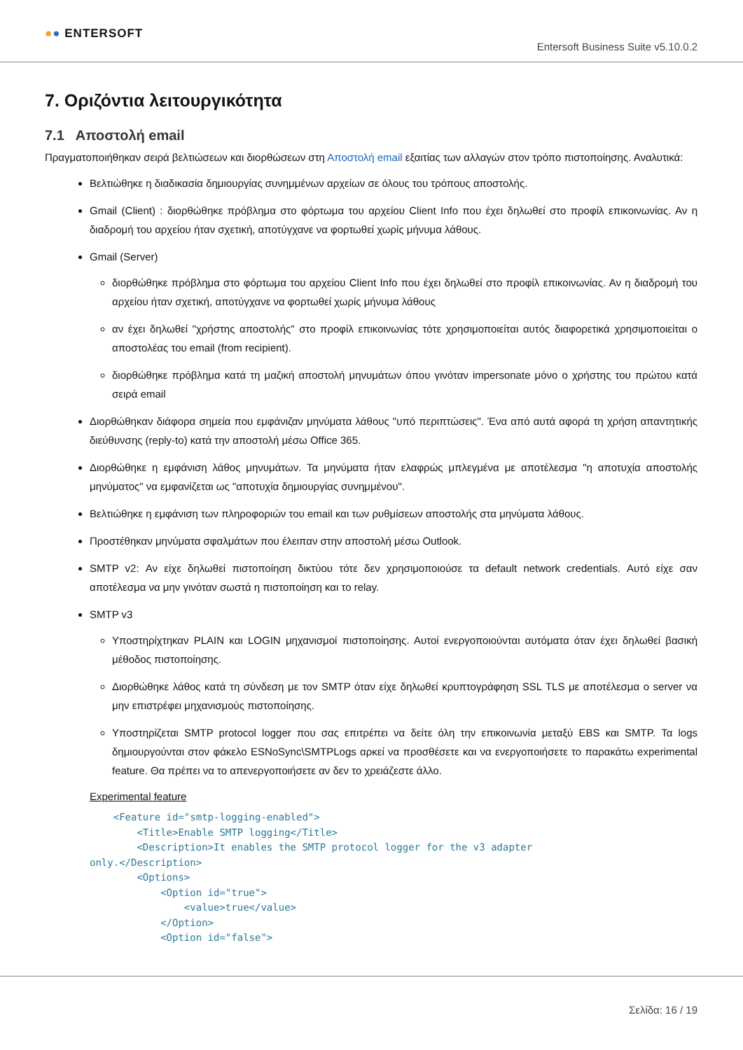●● ENTERSOFT
Entersoft Business Suite v5.10.0.2
7. Οριζόντια λειτουργικότητα
7.1 Αποστολή email
Πραγματοποιήθηκαν σειρά βελτιώσεων και διορθώσεων στη Αποστολή email εξαιτίας των αλλαγών στον τρόπο πιστοποίησης. Αναλυτικά:
Βελτιώθηκε η διαδικασία δημιουργίας συνημμένων αρχείων σε όλους του τρόπους αποστολής.
Gmail (Client) : διορθώθηκε πρόβλημα στο φόρτωμα του αρχείου Client Info που έχει δηλωθεί στο προφίλ επικοινωνίας. Αν η διαδρομή του αρχείου ήταν σχετική, αποτύγχανε να φορτωθεί χωρίς μήνυμα λάθους.
Gmail (Server)
διορθώθηκε πρόβλημα στο φόρτωμα του αρχείου Client Info που έχει δηλωθεί στο προφίλ επικοινωνίας. Αν η διαδρομή του αρχείου ήταν σχετική, αποτύγχανε να φορτωθεί χωρίς μήνυμα λάθους
αν έχει δηλωθεί "χρήστης αποστολής" στο προφίλ επικοινωνίας τότε χρησιμοποιείται αυτός διαφορετικά χρησιμοποιείται ο αποστολέας του email (from recipient).
διορθώθηκε πρόβλημα κατά τη μαζική αποστολή μηνυμάτων όπου γινόταν impersonate μόνο ο χρήστης του πρώτου κατά σειρά email
Διορθώθηκαν διάφορα σημεία που εμφάνιζαν μηνύματα λάθους "υπό περιπτώσεις". Ένα από αυτά αφορά τη χρήση απαντητικής διεύθυνσης (reply-to) κατά την αποστολή μέσω Office 365.
Διορθώθηκε η εμφάνιση λάθος μηνυμάτων. Τα μηνύματα ήταν ελαφρώς μπλεγμένα με αποτέλεσμα "η αποτυχία αποστολής μηνύματος" να εμφανίζεται ως "αποτυχία δημιουργίας συνημμένου".
Βελτιώθηκε η εμφάνιση των πληροφοριών του email και των ρυθμίσεων αποστολής στα μηνύματα λάθους.
Προστέθηκαν μηνύματα σφαλμάτων που έλειπαν στην αποστολή μέσω Outlook.
SMTP v2: Αν είχε δηλωθεί πιστοποίηση δικτύου τότε δεν χρησιμοποιούσε τα default network credentials. Αυτό είχε σαν αποτέλεσμα να μην γινόταν σωστά η πιστοποίηση και το relay.
SMTP v3
Υποστηρίχτηκαν PLAIN και LOGIN μηχανισμοί πιστοποίησης. Αυτοί ενεργοποιούνται αυτόματα όταν έχει δηλωθεί βασική μέθοδος πιστοποίησης.
Διορθώθηκε λάθος κατά τη σύνδεση με τον SMTP όταν είχε δηλωθεί κρυπτογράφηση SSL TLS με αποτέλεσμα ο server να μην επιστρέφει μηχανισμούς πιστοποίησης.
Υποστηρίζεται SMTP protocol logger που σας επιτρέπει να δείτε όλη την επικοινωνία μεταξύ EBS και SMTP. Τα logs δημιουργούνται στον φάκελο ESNoSync\SMTPLogs αρκεί να προσθέσετε και να ενεργοποιήσετε το παρακάτω experimental feature. Θα πρέπει να το απενεργοποιήσετε αν δεν το χρειάζεστε άλλο.
Experimental feature
    <Feature id="smtp-logging-enabled">
        <Title>Enable SMTP logging</Title>
        <Description>It enables the SMTP protocol logger for the v3 adapter
only.</Description>
        <Options>
            <Option id="true">
                <value>true</value>
            </Option>
            <Option id="false">
Σελίδα: 16 / 19